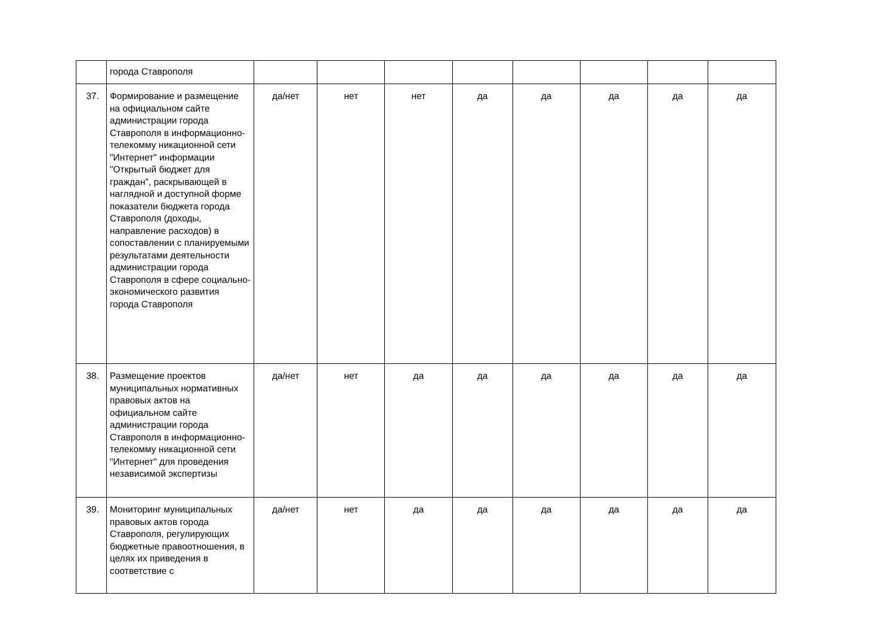| | города Ставрополя | | | | | | | | |
| 37. | Формирование и размещение на официальном сайте администрации города Ставрополя в информационно-телекомму никационной сети "Интернет" информации "Открытый бюджет для граждан", раскрывающей в наглядной и доступной форме показатели бюджета города Ставрополя (доходы, направление расходов) в сопоставлении с планируемыми результатами деятельности администрации города Ставрополя в сфере социально-экономического развития города Ставрополя | да/нет | нет | нет | да | да | да | да | да |
| 38. | Размещение проектов муниципальных нормативных правовых актов на официальном сайте администрации города Ставрополя в информационно-телекомму никационной сети "Интернет" для проведения независимой экспертизы | да/нет | нет | да | да | да | да | да | да |
| 39. | Мониторинг муниципальных правовых актов города Ставрополя, регулирующих бюджетные правоотношения, в целях их приведения в соответствие с | да/нет | нет | да | да | да | да | да | да |